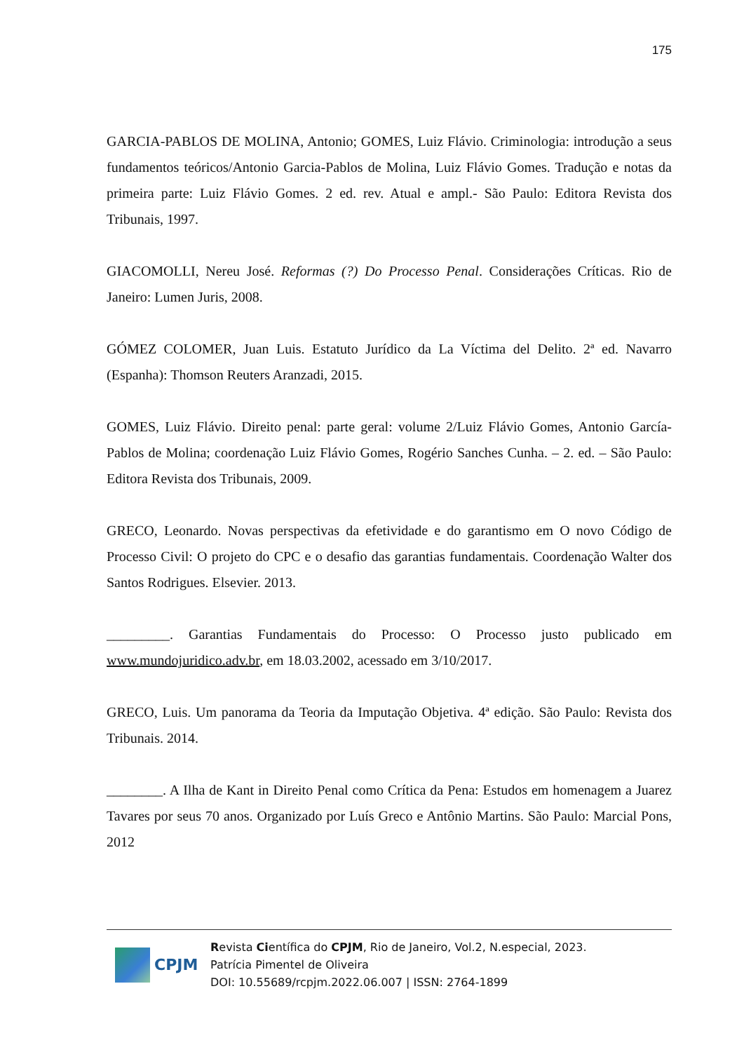175
GARCIA-PABLOS DE MOLINA, Antonio; GOMES, Luiz Flávio. Criminologia: introdução a seus fundamentos teóricos/Antonio Garcia-Pablos de Molina, Luiz Flávio Gomes. Tradução e notas da primeira parte: Luiz Flávio Gomes. 2 ed. rev. Atual e ampl.- São Paulo: Editora Revista dos Tribunais, 1997.
GIACOMOLLI, Nereu José. Reformas (?) Do Processo Penal. Considerações Críticas. Rio de Janeiro: Lumen Juris, 2008.
GÓMEZ COLOMER, Juan Luis. Estatuto Jurídico da La Víctima del Delito. 2ª ed. Navarro (Espanha): Thomson Reuters Aranzadi, 2015.
GOMES, Luiz Flávio. Direito penal: parte geral: volume 2/Luiz Flávio Gomes, Antonio García-Pablos de Molina; coordenação Luiz Flávio Gomes, Rogério Sanches Cunha. – 2. ed. – São Paulo: Editora Revista dos Tribunais, 2009.
GRECO, Leonardo. Novas perspectivas da efetividade e do garantismo em O novo Código de Processo Civil: O projeto do CPC e o desafio das garantias fundamentais. Coordenação Walter dos Santos Rodrigues. Elsevier. 2013.
_________. Garantias Fundamentais do Processo: O Processo justo publicado em www.mundojuridico.adv.br, em 18.03.2002, acessado em 3/10/2017.
GRECO, Luis. Um panorama da Teoria da Imputação Objetiva. 4ª edição. São Paulo: Revista dos Tribunais. 2014.
________. A Ilha de Kant in Direito Penal como Crítica da Pena: Estudos em homenagem a Juarez Tavares por seus 70 anos. Organizado por Luís Greco e Antônio Martins. São Paulo: Marcial Pons, 2012
CPJM
Revista Científica do CPJM, Rio de Janeiro, Vol.2, N.especial, 2023.
Patrícia Pimentel de Oliveira
DOI: 10.55689/rcpjm.2022.06.007 | ISSN: 2764-1899